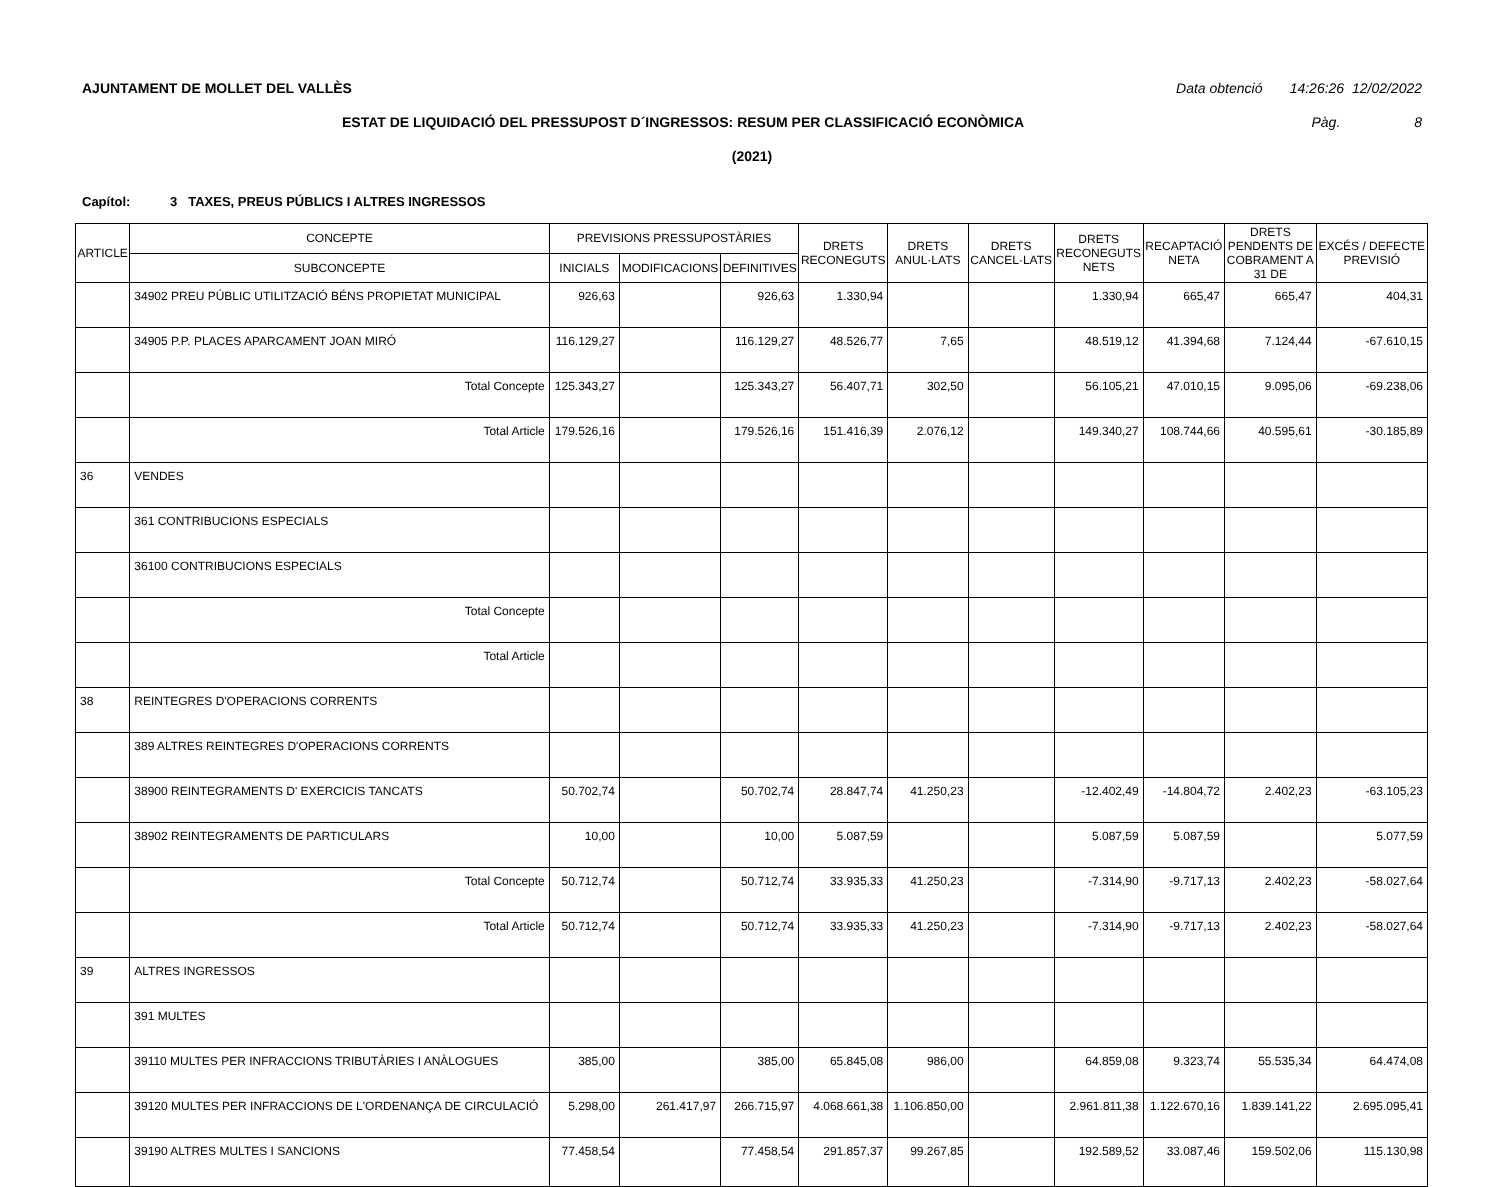AJUNTAMENT DE MOLLET DEL VALLÈS Data obtenció 14:26:26 12/02/2022
ESTAT DE LIQUIDACIÓ DEL PRESSUPOST D´INGRESSOS: RESUM PER CLASSIFICACIÓ ECONÒMICA Pàg. 8
(2021)
Capítol: 3 TAXES, PREUS PÚBLICS I ALTRES INGRESSOS
| ARTICLE | CONCEPTE | PREVISIONS PRESSUPOSTÀRIES | | | DRETS RECONEGUTS | DRETS ANUL·LATS | DRETS CANCEL·LATS | DRETS RECONEGUTS NETS | RECAPTACIÓ NETA | DRETS PENDENTS DE COBRAMENT A 31 DE | EXCÉS / DEFECTE PREVISIÓ |
| --- | --- | --- | --- | --- | --- | --- | --- | --- | --- | --- | --- |
| | SUBCONCEPTE | INICIALS | MODIFICACIONS | DEFINITIVES | | | | | | | |
| | 34902 PREU PÚBLIC UTILITZACIÓ BÉNS PROPIETAT MUNICIPAL | 926,63 | | 926,63 | 1.330,94 | | | 1.330,94 | 665,47 | 665,47 | 404,31 |
| | 34905 P.P. PLACES APARCAMENT JOAN MIRÓ | 116.129,27 | | 116.129,27 | 48.526,77 | 7,65 | | 48.519,12 | 41.394,68 | 7.124,44 | -67.610,15 |
| | Total Concepte | 125.343,27 | | 125.343,27 | 56.407,71 | 302,50 | | 56.105,21 | 47.010,15 | 9.095,06 | -69.238,06 |
| | Total Article | 179.526,16 | | 179.526,16 | 151.416,39 | 2.076,12 | | 149.340,27 | 108.744,66 | 40.595,61 | -30.185,89 |
| 36 | VENDES | | | | | | | | | | |
| | 361 CONTRIBUCIONS ESPECIALS | | | | | | | | | | |
| | 36100 CONTRIBUCIONS ESPECIALS | | | | | | | | | | |
| | Total Concepte | | | | | | | | | | |
| | Total Article | | | | | | | | | | |
| 38 | REINTEGRES D'OPERACIONS CORRENTS | | | | | | | | | | |
| | 389 ALTRES REINTEGRES D'OPERACIONS CORRENTS | | | | | | | | | | |
| | 38900 REINTEGRAMENTS D' EXERCICIS TANCATS | 50.702,74 | | 50.702,74 | 28.847,74 | 41.250,23 | | -12.402,49 | -14.804,72 | 2.402,23 | -63.105,23 |
| | 38902 REINTEGRAMENTS DE PARTICULARS | 10,00 | | 10,00 | 5.087,59 | | | 5.087,59 | 5.087,59 | | 5.077,59 |
| | Total Concepte | 50.712,74 | | 50.712,74 | 33.935,33 | 41.250,23 | | -7.314,90 | -9.717,13 | 2.402,23 | -58.027,64 |
| | Total Article | 50.712,74 | | 50.712,74 | 33.935,33 | 41.250,23 | | -7.314,90 | -9.717,13 | 2.402,23 | -58.027,64 |
| 39 | ALTRES INGRESSOS | | | | | | | | | | |
| | 391 MULTES | | | | | | | | | | |
| | 39110 MULTES PER INFRACCIONS TRIBUTÀRIES I ANÀLOGUES | 385,00 | | 385,00 | 65.845,08 | 986,00 | | 64.859,08 | 9.323,74 | 55.535,34 | 64.474,08 |
| | 39120 MULTES PER INFRACCIONS DE L'ORDENANÇA DE CIRCULACIÓ | 5.298,00 | 261.417,97 | 266.715,97 | 4.068.661,38 | 1.106.850,00 | | 2.961.811,38 | 1.122.670,16 | 1.839.141,22 | 2.695.095,41 |
| | 39190 ALTRES MULTES I SANCIONS | 77.458,54 | | 77.458,54 | 291.857,37 | 99.267,85 | | 192.589,52 | 33.087,46 | 159.502,06 | 115.130,98 |